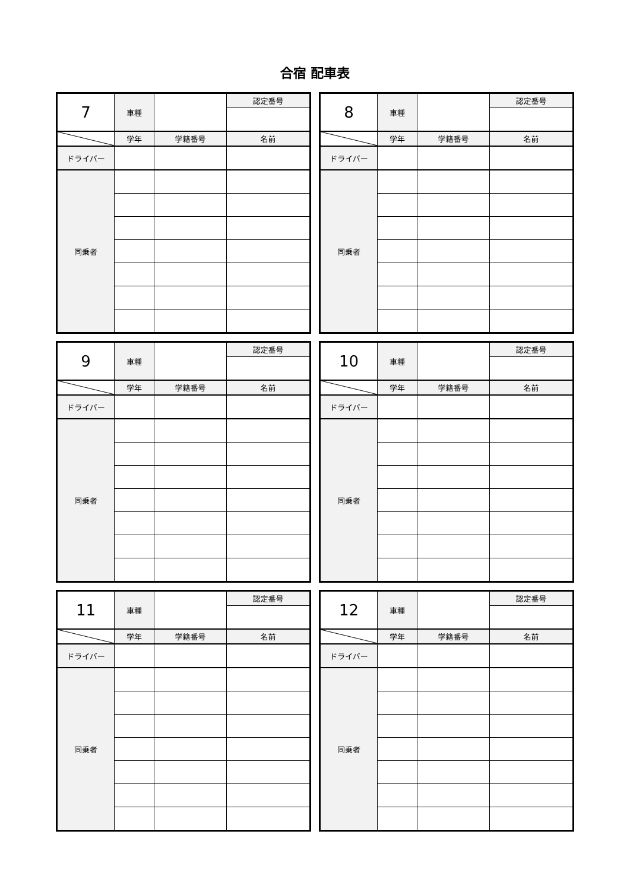合宿 配車表
| 7 | 車種 | | 認定番号 |
| | 学年 | 学籍番号 | 名前 |
| ドライバー | | | |
| 同乗者 | | | |
| 8 | 車種 | | 認定番号 |
| | 学年 | 学籍番号 | 名前 |
| ドライバー | | | |
| 同乗者 | | | |
| 9 | 車種 | | 認定番号 |
| | 学年 | 学籍番号 | 名前 |
| ドライバー | | | |
| 同乗者 | | | |
| 10 | 車種 | | 認定番号 |
| | 学年 | 学籍番号 | 名前 |
| ドライバー | | | |
| 同乗者 | | | |
| 11 | 車種 | | 認定番号 |
| | 学年 | 学籍番号 | 名前 |
| ドライバー | | | |
| 同乗者 | | | |
| 12 | 車種 | | 認定番号 |
| | 学年 | 学籍番号 | 名前 |
| ドライバー | | | |
| 同乗者 | | | |